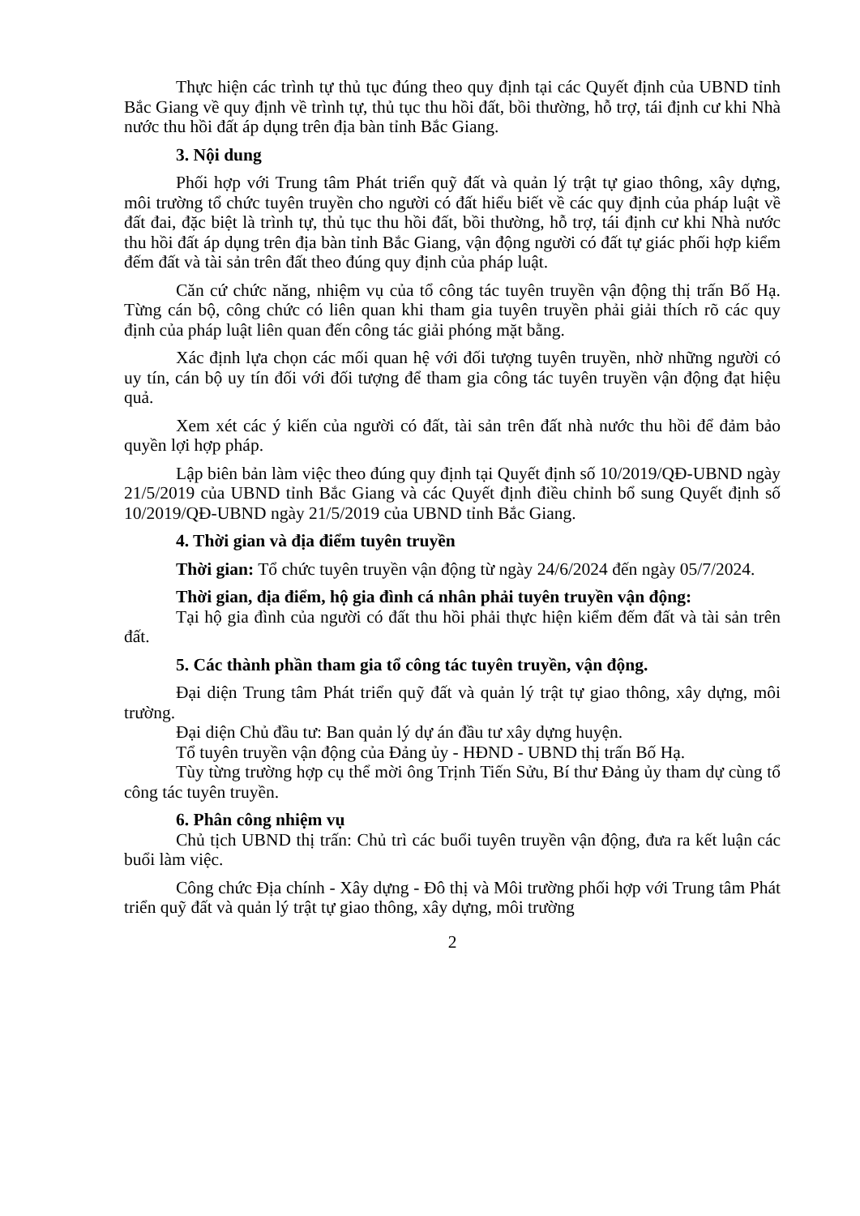Thực hiện các trình tự thủ tục đúng theo quy định tại các Quyết định của UBND tỉnh Bắc Giang về quy định về trình tự, thủ tục thu hồi đất, bồi thường, hỗ trợ, tái định cư khi Nhà nước thu hồi đất áp dụng trên địa bàn tỉnh Bắc Giang.
3. Nội dung
Phối hợp với Trung tâm Phát triển quỹ đất và quản lý trật tự giao thông, xây dựng, môi trường tổ chức tuyên truyền cho người có đất hiểu biết về các quy định của pháp luật về đất đai, đặc biệt là trình tự, thủ tục thu hồi đất, bồi thường, hỗ trợ, tái định cư khi Nhà nước thu hồi đất áp dụng trên địa bàn tỉnh Bắc Giang, vận động người có đất tự giác phối hợp kiểm đếm đất và tài sản trên đất theo đúng quy định của pháp luật.
Căn cứ chức năng, nhiệm vụ của tổ công tác tuyên truyền vận động thị trấn Bố Hạ. Từng cán bộ, công chức có liên quan khi tham gia tuyên truyền phải giải thích rõ các quy định của pháp luật liên quan đến công tác giải phóng mặt bằng.
Xác định lựa chọn các mối quan hệ với đối tượng tuyên truyền, nhờ những người có uy tín, cán bộ uy tín đối với đối tượng để tham gia công tác tuyên truyền vận động đạt hiệu quả.
Xem xét các ý kiến của người có đất, tài sản trên đất nhà nước thu hồi để đảm bảo quyền lợi hợp pháp.
Lập biên bản làm việc theo đúng quy định tại Quyết định số 10/2019/QĐ-UBND ngày 21/5/2019 của UBND tỉnh Bắc Giang và các Quyết định điều chỉnh bổ sung Quyết định số 10/2019/QĐ-UBND ngày 21/5/2019 của UBND tỉnh Bắc Giang.
4. Thời gian và địa điểm tuyên truyền
Thời gian: Tổ chức tuyên truyền vận động từ ngày 24/6/2024 đến ngày 05/7/2024.
Thời gian, địa điểm, hộ gia đình cá nhân phải tuyên truyền vận động:
Tại hộ gia đình của người có đất thu hồi phải thực hiện kiểm đếm đất và tài sản trên đất.
5. Các thành phần tham gia tổ công tác tuyên truyền, vận động.
Đại diện Trung tâm Phát triển quỹ đất và quản lý trật tự giao thông, xây dựng, môi trường.
Đại diện Chủ đầu tư: Ban quản lý dự án đầu tư xây dựng huyện.
Tổ tuyên truyền vận động của Đảng ủy - HĐND - UBND thị trấn Bố Hạ.
Tùy từng trường hợp cụ thể mời ông Trịnh Tiến Sửu, Bí thư Đảng ủy tham dự cùng tổ công tác tuyên truyền.
6. Phân công nhiệm vụ
Chủ tịch UBND thị trấn: Chủ trì các buổi tuyên truyền vận động, đưa ra kết luận các buổi làm việc.
Công chức Địa chính - Xây dựng - Đô thị và Môi trường phối hợp với Trung tâm Phát triển quỹ đất và quản lý trật tự giao thông, xây dựng, môi trường
2